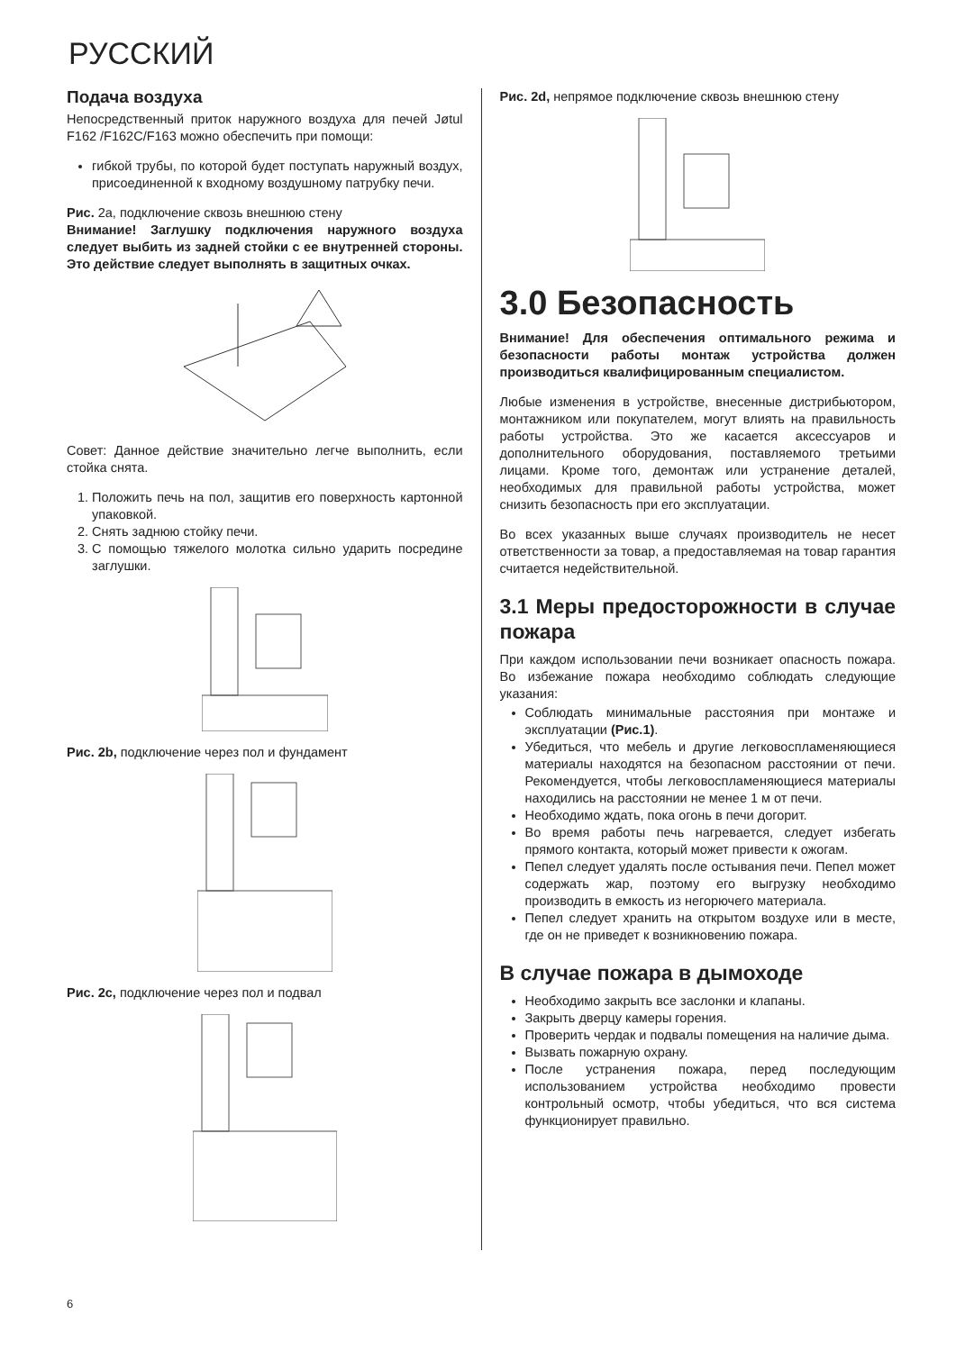РУССКИЙ
Подача воздуха
Непосредственный приток наружного воздуха для печей Jøtul F162 /F162C/F163 можно обеспечить при помощи:
гибкой трубы, по которой будет поступать наружный воздух, присоединенной к входному воздушному патрубку печи.
Рис. 2a, подключение сквозь внешнюю стену
Внимание! Заглушку подключения наружного воздуха следует выбить из задней стойки с ее внутренней стороны. Это действие следует выполнять в защитных очках.
Совет: Данное действие значительно легче выполнить, если стойка снята.
1. Положить печь на пол, защитив его поверхность картонной упаковкой.
2. Снять заднюю стойку печи.
3. С помощью тяжелого молотка сильно ударить посредине заглушки.
Рис. 2b, подключение через пол и фундамент
Рис. 2c, подключение через пол и подвал
Рис. 2d, непрямое подключение сквозь внешнюю стену
3.0 Безопасность
Внимание! Для обеспечения оптимального режима и безопасности работы монтаж устройства должен производиться квалифицированным специалистом.
Любые изменения в устройстве, внесенные дистрибьютором, монтажником или покупателем, могут влиять на правильность работы устройства. Это же касается аксессуаров и дополнительного оборудования, поставляемого третьими лицами. Кроме того, демонтаж или устранение деталей, необходимых для правильной работы устройства, может снизить безопасность при его эксплуатации.
Во всех указанных выше случаях производитель не несет ответственности за товар, а предоставляемая на товар гарантия считается недействительной.
3.1 Меры предосторожности в случае пожара
При каждом использовании печи возникает опасность пожара. Во избежание пожара необходимо соблюдать следующие указания:
Соблюдать минимальные расстояния при монтаже и эксплуатации (Рис.1).
Убедиться, что мебель и другие легковоспламеняющиеся материалы находятся на безопасном расстоянии от печи. Рекомендуется, чтобы легковоспламеняющиеся материалы находились на расстоянии не менее 1 м от печи.
Необходимо ждать, пока огонь в печи догорит.
Во время работы печь нагревается, следует избегать прямого контакта, который может привести к ожогам.
Пепел следует удалять после остывания печи. Пепел может содержать жар, поэтому его выгрузку необходимо производить в емкость из негорючего материала.
Пепел следует хранить на открытом воздухе или в месте, где он не приведет к возникновению пожара.
В случае пожара в дымоходе
Необходимо закрыть все заслонки и клапаны.
Закрыть дверцу камеры горения.
Проверить чердак и подвалы помещения на наличие дыма.
Вызвать пожарную охрану.
После устранения пожара, перед последующим использованием устройства необходимо провести контрольный осмотр, чтобы убедиться, что вся система функционирует правильно.
6